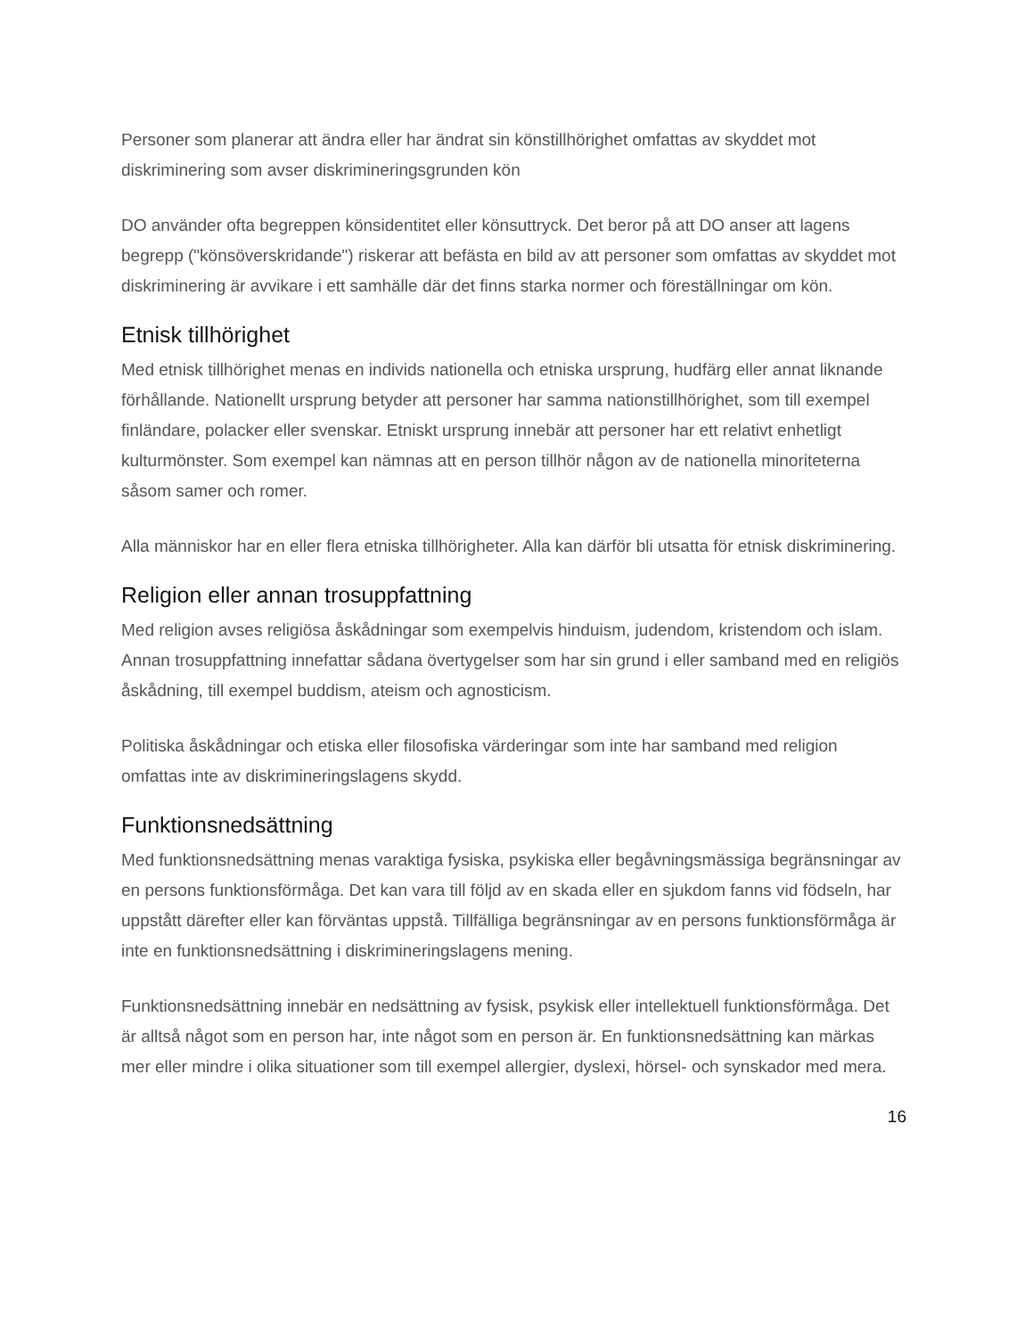Personer som planerar att ändra eller har ändrat sin könstillhörighet omfattas av skyddet mot diskriminering som avser diskrimineringsgrunden kön
DO använder ofta begreppen könsidentitet eller könsuttryck. Det beror på att DO anser att lagens begrepp ("könsöverskridande") riskerar att befästa en bild av att personer som omfattas av skyddet mot diskriminering är avvikare i ett samhälle där det finns starka normer och föreställningar om kön.
Etnisk tillhörighet
Med etnisk tillhörighet menas en individs nationella och etniska ursprung, hudfärg eller annat liknande förhållande. Nationellt ursprung betyder att personer har samma nationstillhörighet, som till exempel finländare, polacker eller svenskar. Etniskt ursprung innebär att personer har ett relativt enhetligt kulturmönster. Som exempel kan nämnas att en person tillhör någon av de nationella minoriteterna såsom samer och romer.
Alla människor har en eller flera etniska tillhörigheter. Alla kan därför bli utsatta för etnisk diskriminering.
Religion eller annan trosuppfattning
Med religion avses religiösa åskådningar som exempelvis hinduism, judendom, kristendom och islam. Annan trosuppfattning innefattar sådana övertygelser som har sin grund i eller samband med en religiös åskådning, till exempel buddism, ateism och agnosticism.
Politiska åskådningar och etiska eller filosofiska värderingar som inte har samband med religion omfattas inte av diskrimineringslagens skydd.
Funktionsnedsättning
Med funktionsnedsättning menas varaktiga fysiska, psykiska eller begåvningsmässiga begränsningar av en persons funktionsförmåga. Det kan vara till följd av en skada eller en sjukdom fanns vid födseln, har uppstått därefter eller kan förväntas uppstå. Tillfälliga begränsningar av en persons funktionsförmåga är inte en funktionsnedsättning i diskrimineringslagens mening.
Funktionsnedsättning innebär en nedsättning av fysisk, psykisk eller intellektuell funktionsförmåga. Det är alltså något som en person har, inte något som en person är. En funktionsnedsättning kan märkas mer eller mindre i olika situationer som till exempel allergier, dyslexi, hörsel- och synskador med mera.
16